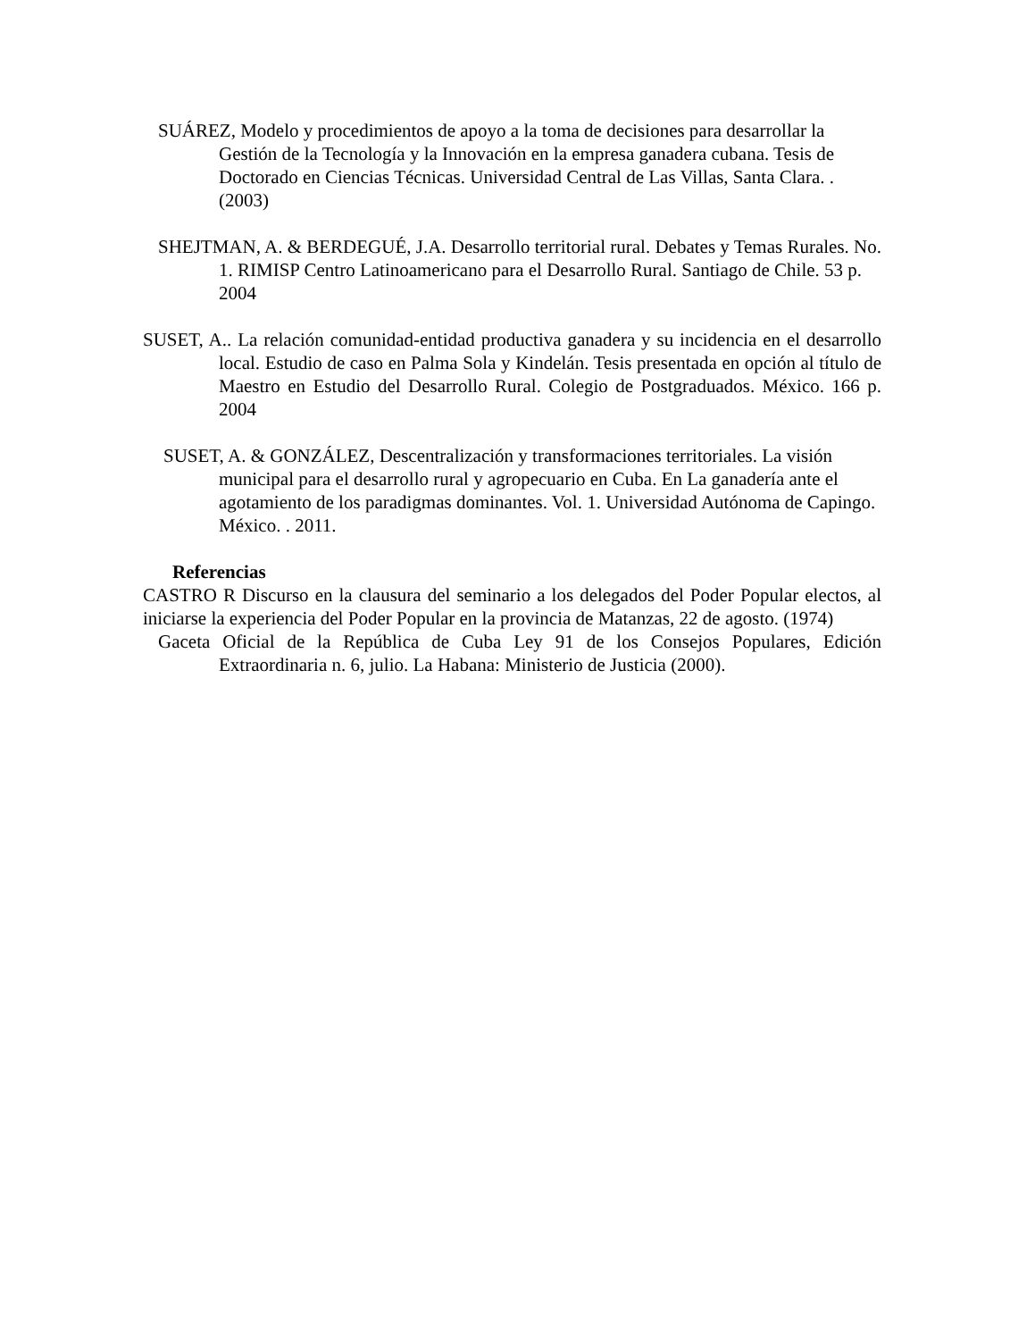SUÁREZ, Modelo y procedimientos de apoyo a la toma de decisiones para desarrollar la Gestión de la Tecnología y la Innovación en la empresa ganadera cubana. Tesis de Doctorado en Ciencias Técnicas. Universidad Central de Las Villas, Santa Clara. . (2003)
SHEJTMAN, A. & BERDEGUÉ, J.A. Desarrollo territorial rural. Debates y Temas Rurales. No. 1. RIMISP Centro Latinoamericano para el Desarrollo Rural. Santiago de Chile. 53 p. 2004
SUSET, A.. La relación comunidad-entidad productiva ganadera y su incidencia en el desarrollo local. Estudio de caso en Palma Sola y Kindelán. Tesis presentada en opción al título de Maestro en Estudio del Desarrollo Rural. Colegio de Postgraduados. México. 166 p. 2004
SUSET, A. & GONZÁLEZ, Descentralización y transformaciones territoriales. La visión municipal para el desarrollo rural y agropecuario en Cuba. En La ganadería ante el agotamiento de los paradigmas dominantes. Vol. 1. Universidad Autónoma de Capingo. México. . 2011.
Referencias
CASTRO R Discurso en la clausura del seminario a los delegados del Poder Popular electos, al iniciarse la experiencia del Poder Popular en la provincia de Matanzas, 22 de agosto. (1974)
Gaceta Oficial de la República de Cuba Ley 91 de los Consejos Populares, Edición Extraordinaria n. 6, julio. La Habana: Ministerio de Justicia (2000).